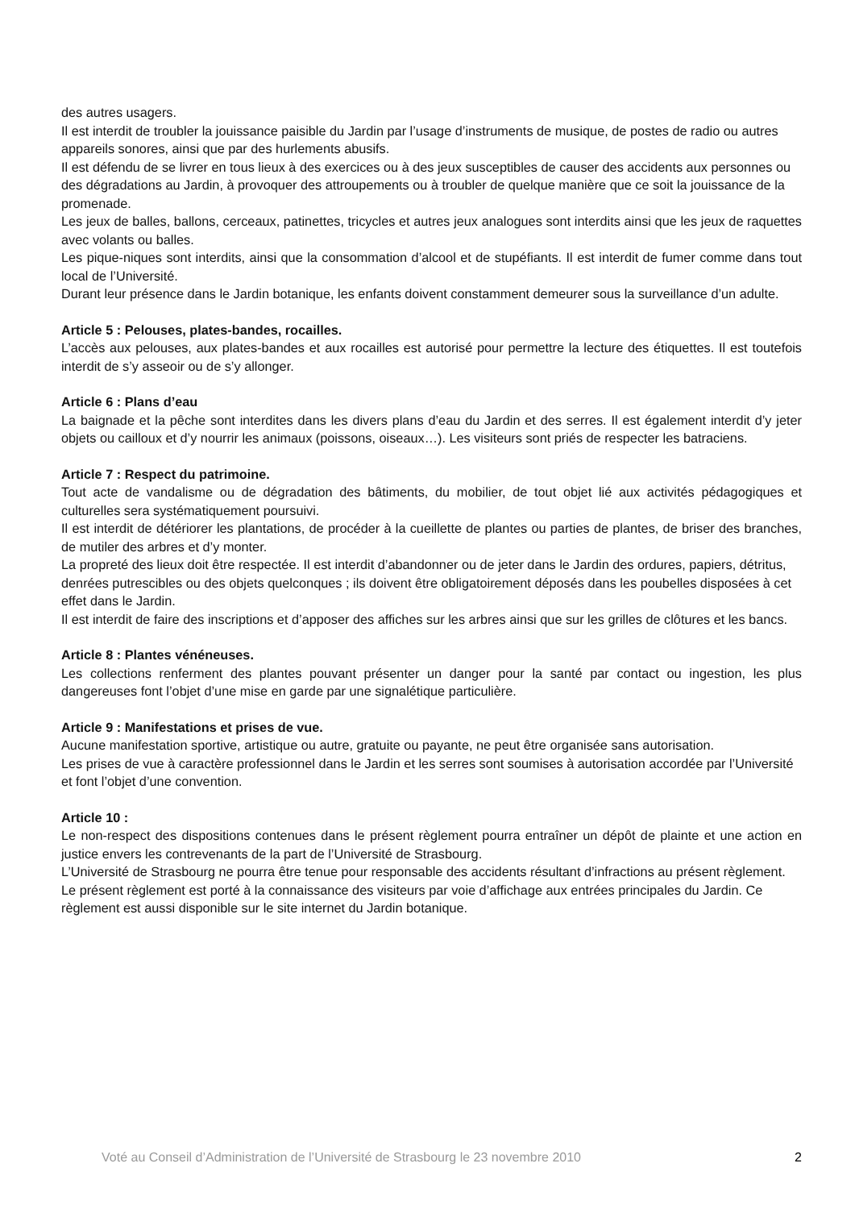des autres usagers.
Il est interdit de troubler la jouissance paisible du Jardin par l’usage d’instruments de musique, de postes de radio ou autres appareils sonores, ainsi que par des hurlements abusifs.
Il est défendu de se livrer en tous lieux à des exercices ou à des jeux susceptibles de causer des accidents aux personnes ou des dégradations au Jardin, à provoquer des attroupements ou à troubler de quelque manière que ce soit la jouissance de la promenade.
Les jeux de balles, ballons, cerceaux, patinettes, tricycles et autres jeux analogues sont interdits ainsi que les jeux de raquettes avec volants ou balles.
Les pique-niques sont interdits, ainsi que la consommation d’alcool et de stupéfiants. Il est interdit de fumer comme dans tout local de l’Université.
Durant leur présence dans le Jardin botanique, les enfants doivent constamment demeurer sous la surveillance d’un adulte.
Article 5 : Pelouses, plates-bandes, rocailles.
L’accès aux pelouses, aux plates-bandes et aux rocailles est autorisé pour permettre la lecture des étiquettes. Il est toutefois interdit de s’y asseoir ou de s’y allonger.
Article 6 : Plans d’eau
La baignade et la pêche sont interdites dans les divers plans d’eau du Jardin et des serres. Il est également interdit d’y jeter objets ou cailloux et d’y nourrir les animaux (poissons, oiseaux…). Les visiteurs sont priés de respecter les batraciens.
Article 7 : Respect du patrimoine.
Tout acte de vandalisme ou de dégradation des bâtiments, du mobilier, de tout objet lié aux activités pédagogiques et culturelles sera systématiquement poursuivi.
Il est interdit de détériorer les plantations, de procéder à la cueillette de plantes ou parties de plantes, de briser des branches, de mutiler des arbres et d’y monter.
La propreté des lieux doit être respectée. Il est interdit d’abandonner ou de jeter dans le Jardin des ordures, papiers, détritus, denrées putrescibles ou des objets quelconques ; ils doivent être obligatoirement déposés dans les poubelles disposées à cet effet dans le Jardin.
Il est interdit de faire des inscriptions et d’apposer des affiches sur les arbres ainsi que sur les grilles de clôtures et les bancs.
Article 8 : Plantes vénéneuses.
Les collections renferment des plantes pouvant présenter un danger pour la santé par contact ou ingestion, les plus dangereuses font l’objet d’une mise en garde par une signalétique particulière.
Article 9 : Manifestations et prises de vue.
Aucune manifestation sportive, artistique ou autre, gratuite ou payante, ne peut être organisée sans autorisation.
Les prises de vue à caractère professionnel dans le Jardin et les serres sont soumises à autorisation accordée par l’Université et font l’objet d’une convention.
Article 10 :
Le non-respect des dispositions contenues dans le présent règlement pourra entraîner un dépôt de plainte et une action en justice envers les contrevenants de la part de l’Université de Strasbourg.
L’Université de Strasbourg ne pourra être tenue pour responsable des accidents résultant d’infractions au présent règlement.
Le présent règlement est porté à la connaissance des visiteurs par voie d’affichage aux entrées principales du Jardin. Ce règlement est aussi disponible sur le site internet du Jardin botanique.
Voté au Conseil d’Administration de l’Université de Strasbourg le 23 novembre 2010 2